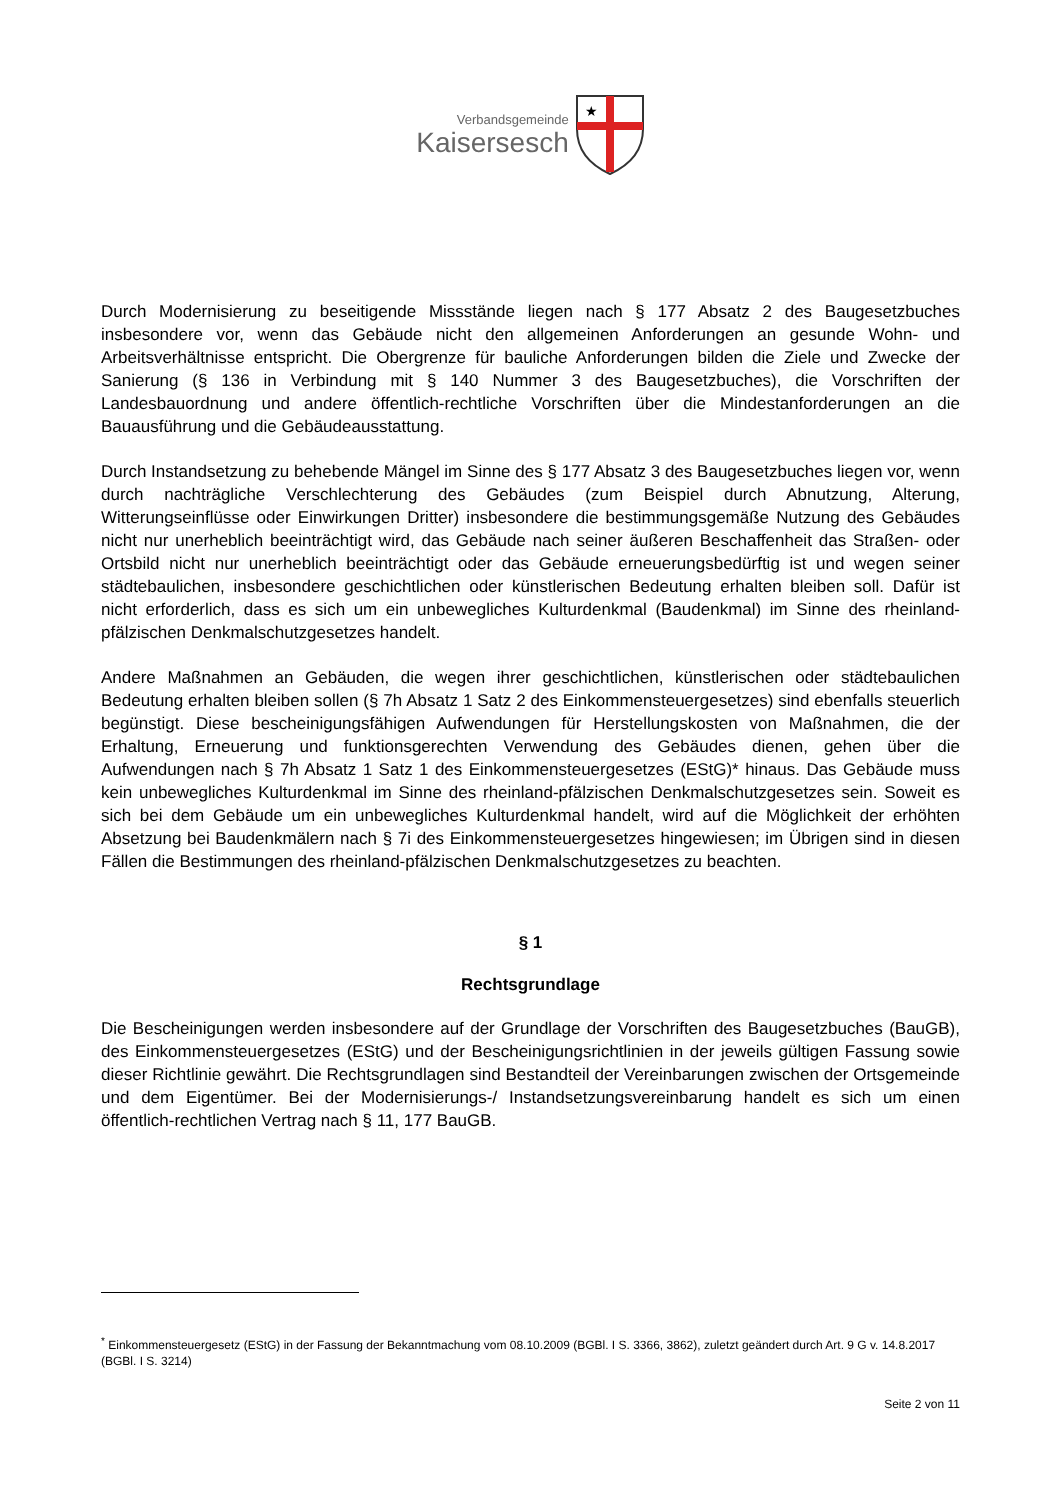Verbandsgemeinde
Kaisersesch
★
Durch Modernisierung zu beseitigende Missstände liegen nach § 177 Absatz 2 des Baugesetzbuches insbesondere vor, wenn das Gebäude nicht den allgemeinen Anforderungen an gesunde Wohn- und Arbeitsverhältnisse entspricht. Die Obergrenze für bauliche Anforderungen bilden die Ziele und Zwecke der Sanierung (§ 136 in Verbindung mit § 140 Nummer 3 des Baugesetzbuches), die Vorschriften der Landesbauordnung und andere öffentlich-rechtliche Vorschriften über die Mindestanforderungen an die Bauausführung und die Gebäudeausstattung.
Durch Instandsetzung zu behebende Mängel im Sinne des § 177 Absatz 3 des Baugesetzbuches liegen vor, wenn durch nachträgliche Verschlechterung des Gebäudes (zum Beispiel durch Abnutzung, Alterung, Witterungseinflüsse oder Einwirkungen Dritter) insbesondere die bestimmungsgemäße Nutzung des Gebäudes nicht nur unerheblich beeinträchtigt wird, das Gebäude nach seiner äußeren Beschaffenheit das Straßen- oder Ortsbild nicht nur unerheblich beeinträchtigt oder das Gebäude erneuerungsbedürftig ist und wegen seiner städtebaulichen, insbesondere geschichtlichen oder künstlerischen Bedeutung erhalten bleiben soll. Dafür ist nicht erforderlich, dass es sich um ein unbewegliches Kulturdenkmal (Baudenkmal) im Sinne des rheinland-pfälzischen Denkmalschutzgesetzes handelt.
Andere Maßnahmen an Gebäuden, die wegen ihrer geschichtlichen, künstlerischen oder städtebaulichen Bedeutung erhalten bleiben sollen (§ 7h Absatz 1 Satz 2 des Einkommensteuergesetzes) sind ebenfalls steuerlich begünstigt. Diese bescheinigungsfähigen Aufwendungen für Herstellungskosten von Maßnahmen, die der Erhaltung, Erneuerung und funktionsgerechten Verwendung des Gebäudes dienen, gehen über die Aufwendungen nach § 7h Absatz 1 Satz 1 des Einkommensteuergesetzes (EStG)* hinaus. Das Gebäude muss kein unbewegliches Kulturdenkmal im Sinne des rheinland-pfälzischen Denkmalschutzgesetzes sein. Soweit es sich bei dem Gebäude um ein unbewegliches Kulturdenkmal handelt, wird auf die Möglichkeit der erhöhten Absetzung bei Baudenkmälern nach § 7i des Einkommensteuergesetzes hingewiesen; im Übrigen sind in diesen Fällen die Bestimmungen des rheinland-pfälzischen Denkmalschutzgesetzes zu beachten.
§ 1
Rechtsgrundlage
Die Bescheinigungen werden insbesondere auf der Grundlage der Vorschriften des Baugesetzbuches (BauGB), des Einkommensteuergesetzes (EStG) und der Bescheinigungsrichtlinien in der jeweils gültigen Fassung sowie dieser Richtlinie gewährt. Die Rechtsgrundlagen sind Bestandteil der Vereinbarungen zwischen der Ortsgemeinde und dem Eigentümer. Bei der Modernisierungs-/ Instandsetzungsvereinbarung handelt es sich um einen öffentlich-rechtlichen Vertrag nach § 11, 177 BauGB.
<sup>*</sup> Einkommensteuergesetz (EStG) in der Fassung der Bekanntmachung vom 08.10.2009 (BGBl. I S. 3366, 3862), zuletzt geändert durch Art. 9 G v. 14.8.2017 (BGBl. I S. 3214)
Seite 2 von 11